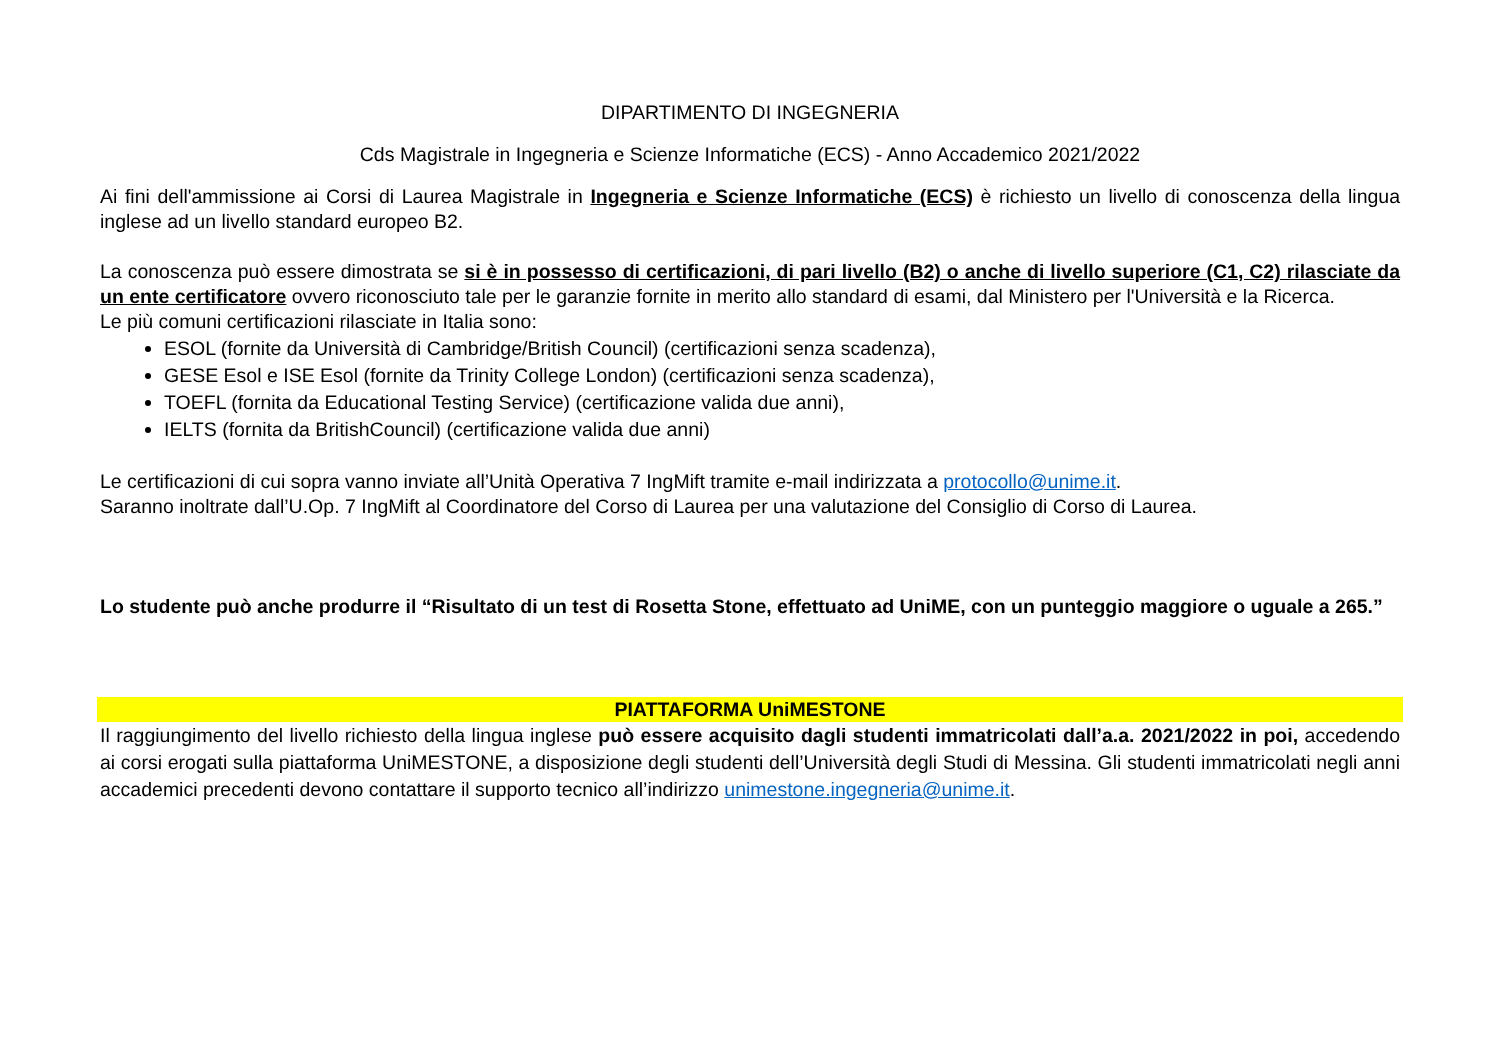DIPARTIMENTO DI INGEGNERIA
Cds Magistrale in Ingegneria e Scienze Informatiche (ECS) - Anno Accademico 2021/2022
Ai fini dell'ammissione ai Corsi di Laurea Magistrale in Ingegneria e Scienze Informatiche (ECS) è richiesto un livello di conoscenza della lingua inglese ad un livello standard europeo B2.
La conoscenza può essere dimostrata se si è in possesso di certificazioni, di pari livello (B2) o anche di livello superiore (C1, C2) rilasciate da un ente certificatore ovvero riconosciuto tale per le garanzie fornite in merito allo standard di esami, dal Ministero per l'Università e la Ricerca.
Le più comuni certificazioni rilasciate in Italia sono:
ESOL (fornite da Università di Cambridge/British Council) (certificazioni senza scadenza),
GESE Esol e ISE Esol (fornite da Trinity College London) (certificazioni senza scadenza),
TOEFL (fornita da Educational Testing Service) (certificazione valida due anni),
IELTS (fornita da BritishCouncil) (certificazione valida due anni)
Le certificazioni di cui sopra vanno inviate all’Unità Operativa 7 IngMift tramite e-mail indirizzata a protocollo@unime.it.
Saranno inoltrate dall’U.Op. 7 IngMift al Coordinatore del Corso di Laurea per una valutazione del Consiglio di Corso di Laurea.
Lo studente può anche produrre il “Risultato di un test di Rosetta Stone, effettuato ad UniME, con un punteggio maggiore o uguale a 265.”
PIATTAFORMA UniMESTONE
Il raggiungimento del livello richiesto della lingua inglese può essere acquisito dagli studenti immatricolati dall’a.a. 2021/2022 in poi, accedendo ai corsi erogati sulla piattaforma UniMESTONE, a disposizione degli studenti dell’Università degli Studi di Messina. Gli studenti immatricolati negli anni accademici precedenti devono contattare il supporto tecnico all’indirizzo unimestone.ingegneria@unime.it.